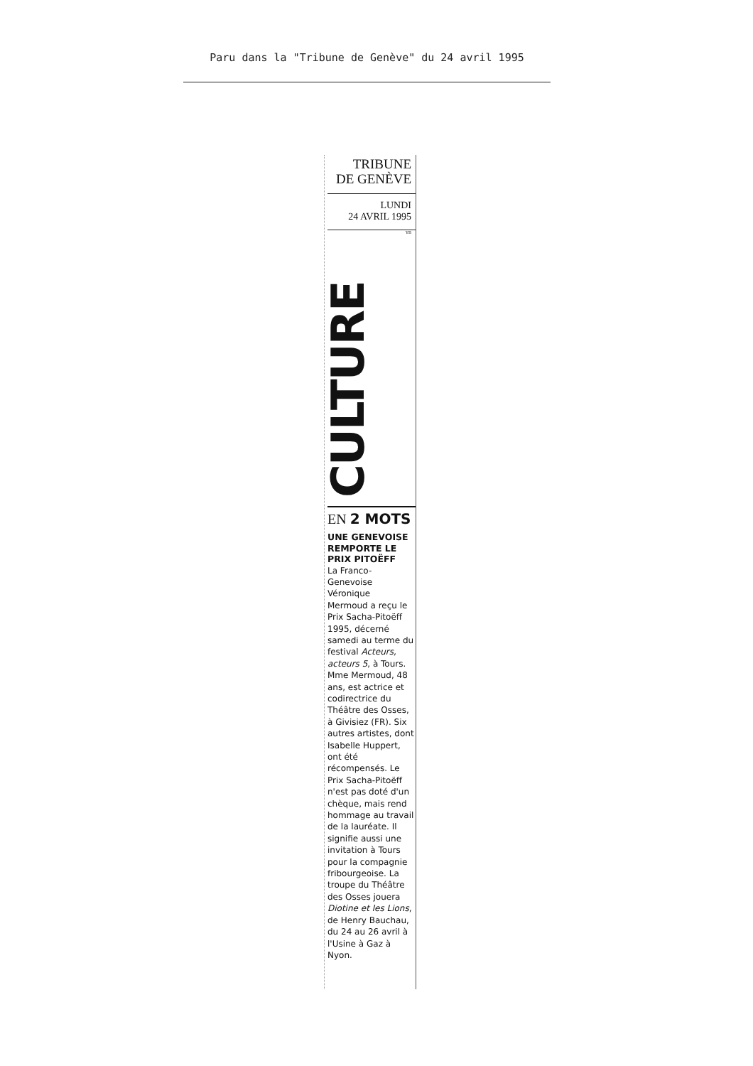Paru dans la "Tribune de Genève" du 24 avril 1995
TRIBUNE
DE GENÈVE
LUNDI
24 AVRIL 1995
YB
CULTURE
EN 2 MOTS
UNE GENEVOISE
REMPORTE LE
PRIX PITOËFF
La Franco-
Genevoise
Véronique
Mermoud a reçu le
Prix Sacha-Pitoëff
1995, décerné
samedi au terme du
festival Acteurs,
acteurs 5, à Tours.
Mme Mermoud, 48
ans, est actrice et
codirectrice du
Théâtre des Osses,
à Givisiez (FR). Six
autres artistes, dont
Isabelle Huppert,
ont été
récompensés. Le
Prix Sacha-Pitoëff
n'est pas doté d'un
chèque, mais rend
hommage au travail
de la lauréate. Il
signifie aussi une
invitation à Tours
pour la compagnie
fribourgeoise. La
troupe du Théâtre
des Osses jouera
Diotine et les Lions,
de Henry Bauchau,
du 24 au 26 avril à
l'Usine à Gaz à
Nyon.